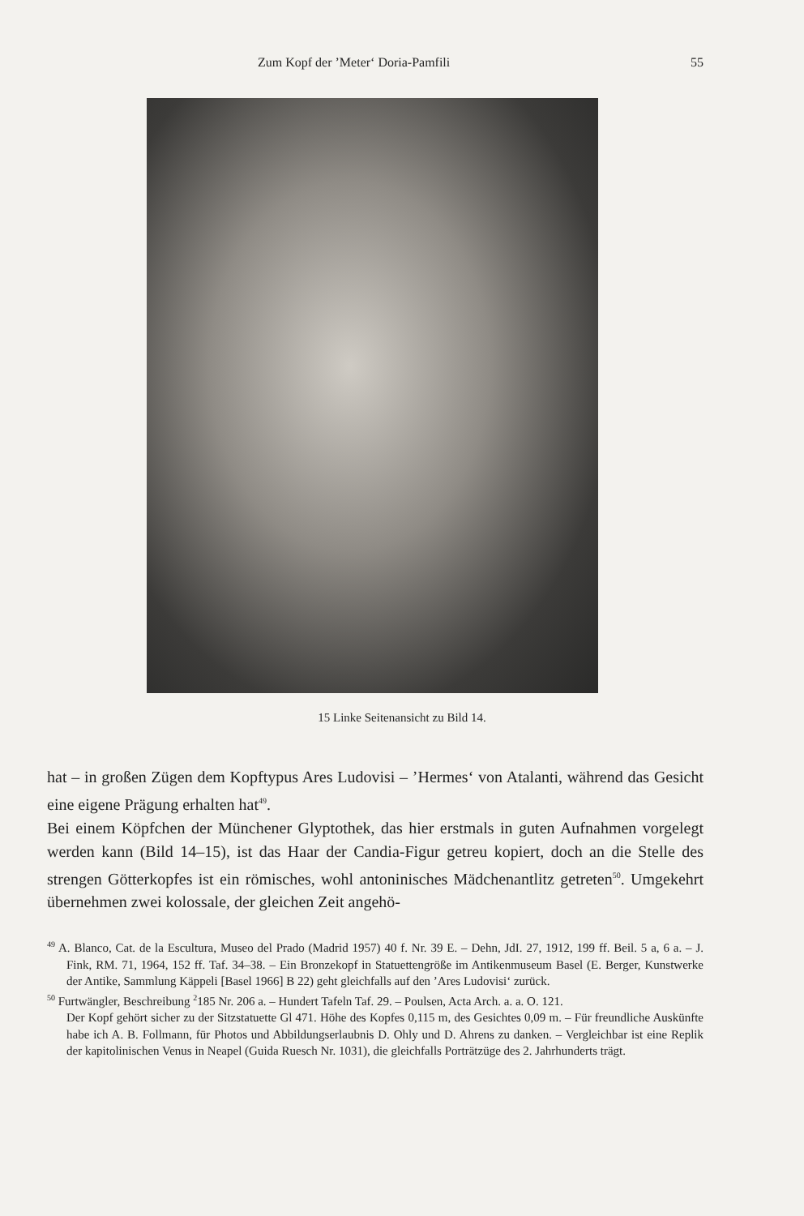Zum Kopf der ’Meter‘ Doria-Pamfili 55
15 Linke Seitenansicht zu Bild 14.
hat – in großen Zügen dem Kopftypus Ares Ludovisi – ’Hermes‘ von Atalanti, während das Gesicht eine eigene Prägung erhalten hat<sup>49</sup>.
Bei einem Köpfchen der Münchener Glyptothek, das hier erstmals in guten Aufnahmen vorgelegt werden kann (Bild 14–15), ist das Haar der Candia-Figur getreu kopiert, doch an die Stelle des strengen Götterkopfes ist ein römisches, wohl antoninisches Mädchenantlitz getreten<sup>50</sup>. Umgekehrt übernehmen zwei kolossale, der gleichen Zeit angehö-
<sup>49</sup> A. Blanco, Cat. de la Escultura, Museo del Prado (Madrid 1957) 40 f. Nr. 39 E. – Dehn, JdI. 27, 1912, 199 ff. Beil. 5 a, 6 a. – J. Fink, RM. 71, 1964, 152 ff. Taf. 34–38. – Ein Bronzekopf in Statuettengröße im Antikenmuseum Basel (E. Berger, Kunstwerke der Antike, Sammlung Käppeli [Basel 1966] B 22) geht gleichfalls auf den ’Ares Ludovisi‘ zurück.
<sup>50</sup> Furtwängler, Beschreibung <sup>2</sup>185 Nr. 206 a. – Hundert Tafeln Taf. 29. – Poulsen, Acta Arch. a. a. O. 121.
Der Kopf gehört sicher zu der Sitzstatuette Gl 471. Höhe des Kopfes 0,115 m, des Gesichtes 0,09 m. – Für freundliche Auskünfte habe ich A. B. Follmann, für Photos und Abbildungserlaubnis D. Ohly und D. Ahrens zu danken. – Vergleichbar ist eine Replik der kapitolinischen Venus in Neapel (Guida Ruesch Nr. 1031), die gleichfalls Porträtzüge des 2. Jahrhunderts trägt.